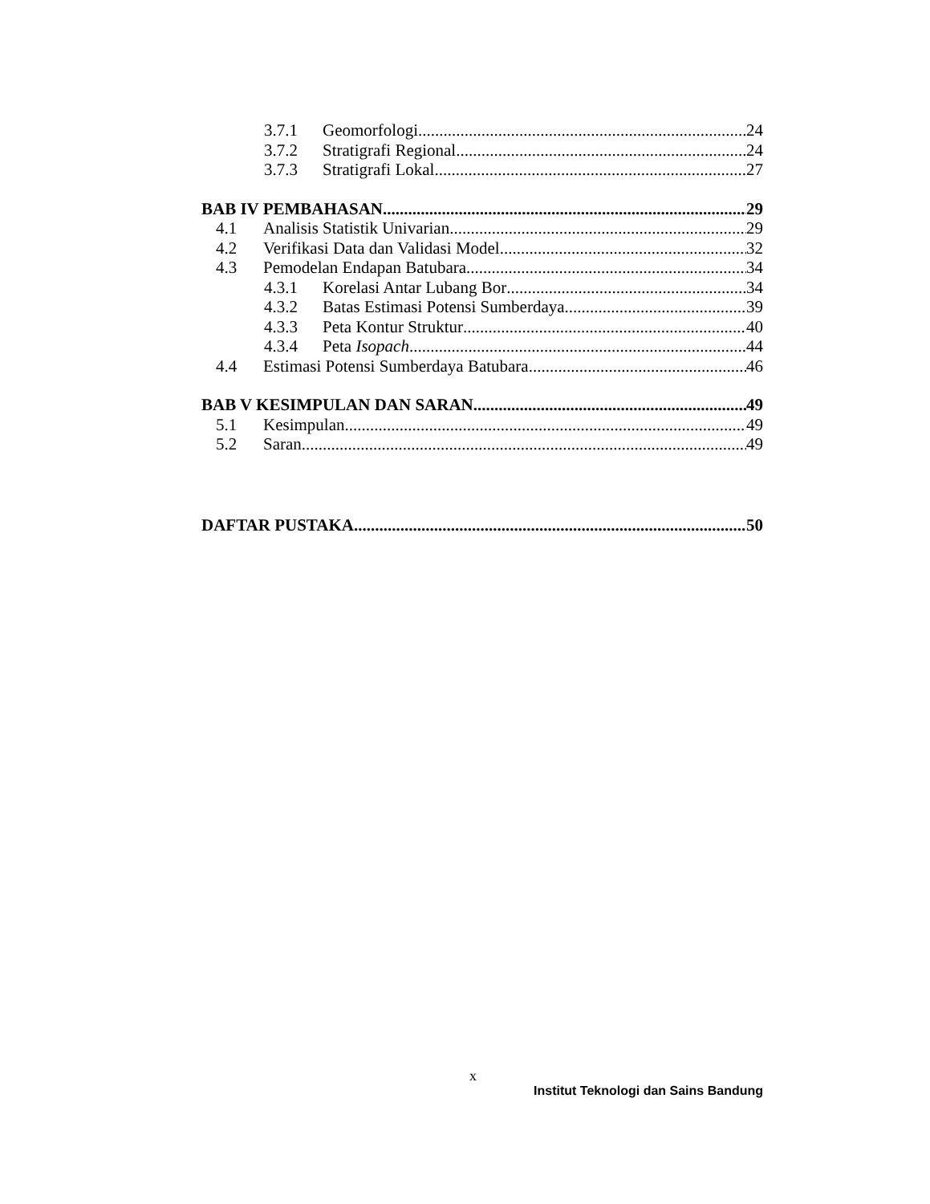3.7.1 Geomorfologi 24
3.7.2 Stratigrafi Regional 24
3.7.3 Stratigrafi Lokal 27
BAB IV PEMBAHASAN 29
4.1 Analisis Statistik Univarian 29
4.2 Verifikasi Data dan Validasi Model 32
4.3 Pemodelan Endapan Batubara 34
4.3.1 Korelasi Antar Lubang Bor 34
4.3.2 Batas Estimasi Potensi Sumberdaya 39
4.3.3 Peta Kontur Struktur 40
4.3.4 Peta Isopach 44
4.4 Estimasi Potensi Sumberdaya Batubara 46
BAB V KESIMPULAN DAN SARAN 49
5.1 Kesimpulan 49
5.2 Saran 49
DAFTAR PUSTAKA 50
x
Institut Teknologi dan Sains Bandung